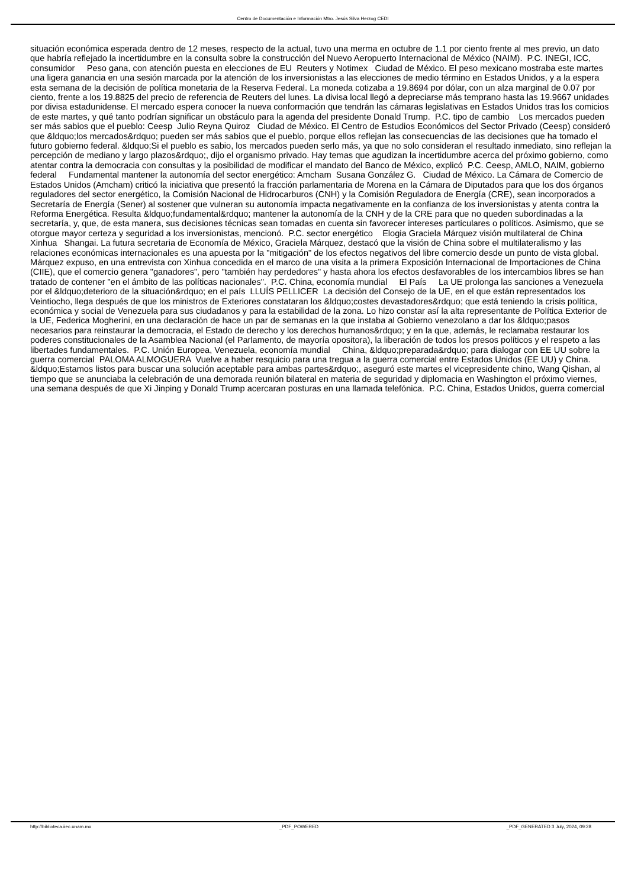Centro de Documentación e Información Mtro. Jesús Silva Herzog CEDI
situación económica esperada dentro de 12 meses, respecto de la actual, tuvo una merma en octubre de 1.1 por ciento frente al mes previo, un dato que habría reflejado la incertidumbre en la consulta sobre la construcción del Nuevo Aeropuerto Internacional de México (NAIM). P.C. INEGI, ICC, consumidor Peso gana, con atención puesta en elecciones de EU Reuters y Notimex Ciudad de México. El peso mexicano mostraba este martes una ligera ganancia en una sesión marcada por la atención de los inversionistas a las elecciones de medio término en Estados Unidos, y a la espera esta semana de la decisión de política monetaria de la Reserva Federal. La moneda cotizaba a 19.8694 por dólar, con un alza marginal de 0.07 por ciento, frente a los 19.8825 del precio de referencia de Reuters del lunes. La divisa local llegó a depreciarse más temprano hasta las 19.9667 unidades por divisa estadunidense. El mercado espera conocer la nueva conformación que tendrán las cámaras legislativas en Estados Unidos tras los comicios de este martes, y qué tanto podrían significar un obstáculo para la agenda del presidente Donald Trump. P.C. tipo de cambio Los mercados pueden ser más sabios que el pueblo: Ceesp Julio Reyna Quiroz Ciudad de México. El Centro de Estudios Económicos del Sector Privado (Ceesp) consideró que &ldquo;los mercados&rdquo; pueden ser más sabios que el pueblo, porque ellos reflejan las consecuencias de las decisiones que ha tomado el futuro gobierno federal. &ldquo;Si el pueblo es sabio, los mercados pueden serlo más, ya que no solo consideran el resultado inmediato, sino reflejan la percepción de mediano y largo plazos&rdquo;, dijo el organismo privado. Hay temas que agudizan la incertidumbre acerca del próximo gobierno, como atentar contra la democracia con consultas y la posibilidad de modificar el mandato del Banco de México, explicó P.C. Ceesp, AMLO, NAIM, gobierno federal Fundamental mantener la autonomía del sector energético: Amcham Susana González G. Ciudad de México. La Cámara de Comercio de Estados Unidos (Amcham) criticó la iniciativa que presentó la fracción parlamentaria de Morena en la Cámara de Diputados para que los dos órganos reguladores del sector energético, la Comisión Nacional de Hidrocarburos (CNH) y la Comisión Reguladora de Energía (CRE), sean incorporados a Secretaría de Energía (Sener) al sostener que vulneran su autonomía impacta negativamente en la confianza de los inversionistas y atenta contra la Reforma Energética. Resulta &ldquo;fundamental&rdquo; mantener la autonomía de la CNH y de la CRE para que no queden subordinadas a la secretaría, y, que, de esta manera, sus decisiones técnicas sean tomadas en cuenta sin favorecer intereses particulares o políticos. Asimismo, que se otorgue mayor certeza y seguridad a los inversionistas, mencionó. P.C. sector energético Elogia Graciela Márquez visión multilateral de China Xinhua Shangai. La futura secretaria de Economía de México, Graciela Márquez, destacó que la visión de China sobre el multilateralismo y las relaciones económicas internacionales es una apuesta por la "mitigación" de los efectos negativos del libre comercio desde un punto de vista global. Márquez expuso, en una entrevista con Xinhua concedida en el marco de una visita a la primera Exposición Internacional de Importaciones de China (CIIE), que el comercio genera "ganadores", pero "también hay perdedores" y hasta ahora los efectos desfavorables de los intercambios libres se han tratado de contener "en el ámbito de las políticas nacionales". P.C. China, economía mundial El País La UE prolonga las sanciones a Venezuela por el &ldquo;deterioro de la situación&rdquo; en el país LLUÍS PELLICER La decisión del Consejo de la UE, en el que están representados los Veintiocho, llega después de que los ministros de Exteriores constataran los &ldquo;costes devastadores&rdquo; que está teniendo la crisis política, económica y social de Venezuela para sus ciudadanos y para la estabilidad de la zona. Lo hizo constar así la alta representante de Política Exterior de la UE, Federica Mogherini, en una declaración de hace un par de semanas en la que instaba al Gobierno venezolano a dar los &ldquo;pasos necesarios para reinstaurar la democracia, el Estado de derecho y los derechos humanos&rdquo; y en la que, además, le reclamaba restaurar los poderes constitucionales de la Asamblea Nacional (el Parlamento, de mayoría opositora), la liberación de todos los presos políticos y el respeto a las libertades fundamentales. P.C. Unión Europea, Venezuela, economía mundial China, &ldquo;preparada&rdquo; para dialogar con EE UU sobre la guerra comercial PALOMA ALMOGUERA Vuelve a haber resquicio para una tregua a la guerra comercial entre Estados Unidos (EE UU) y China. &ldquo;Estamos listos para buscar una solución aceptable para ambas partes&rdquo;, aseguró este martes el vicepresidente chino, Wang Qishan, al tiempo que se anunciaba la celebración de una demorada reunión bilateral en materia de seguridad y diplomacia en Washington el próximo viernes, una semana después de que Xi Jinping y Donald Trump acercaran posturas en una llamada telefónica. P.C. China, Estados Unidos, guerra comercial
http://biblioteca.iiec.unam.mx _PDF_POWERED _PDF_GENERATED 3 July, 2024, 09:28